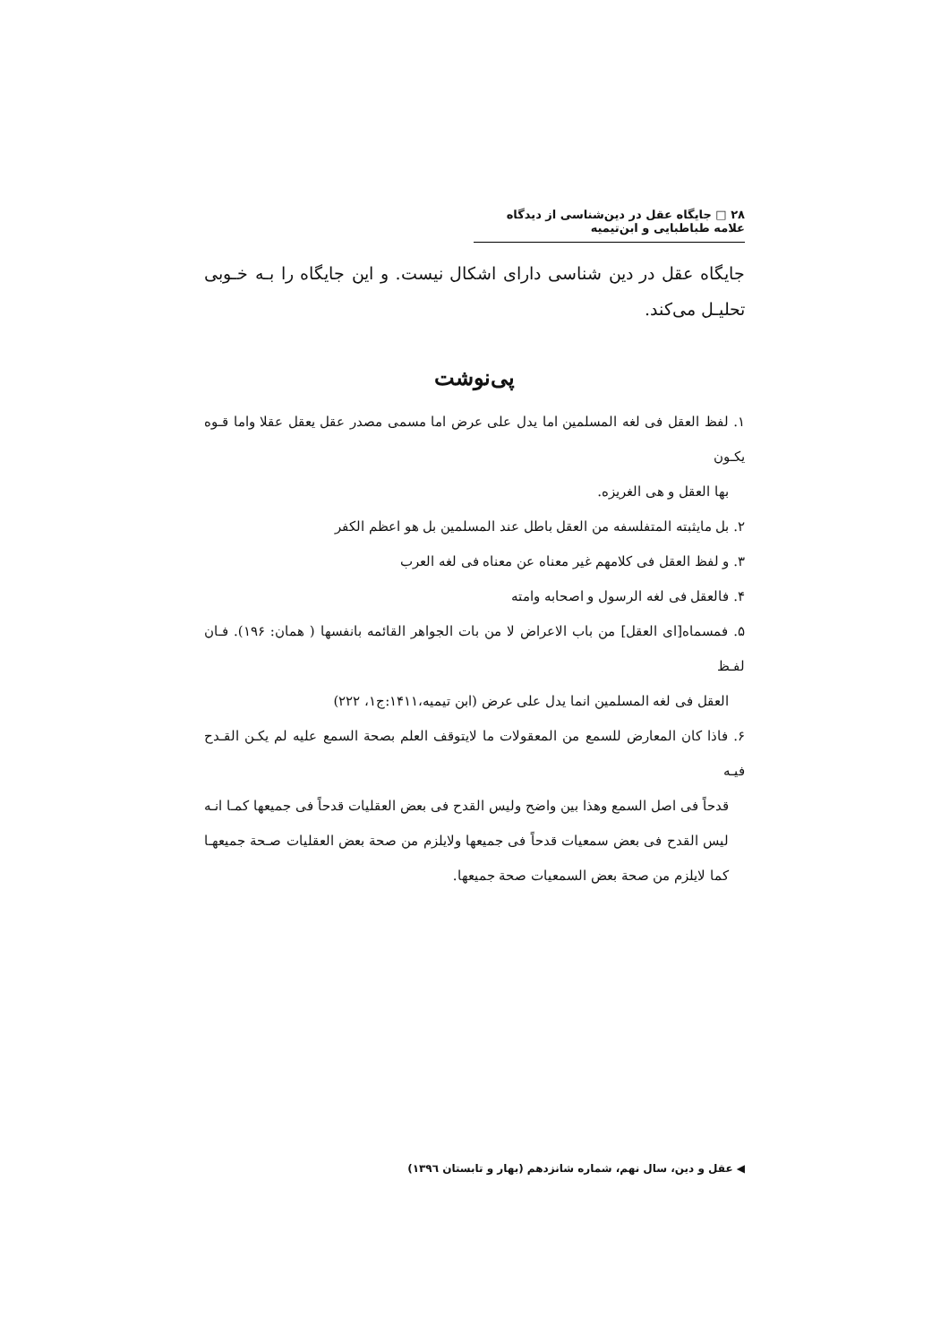۲۸ □ جایگاه عقل در دین‌شناسی از دیدگاه علامه طباطبایی و ابن‌تیمیه
جایگاه عقل در دین شناسی دارای اشکال نیست. و این جایگاه را بـه خـوبی تحلیـل می‌کند.
پی‌نوشت
۱. لفظ العقل فی لغه المسلمین اما یدل علی عرض اما مسمی مصدر عقل یعقل عقلا واما قـوه یکـون
بها العقل و هی الغریزه.
۲. بل مایثبته المتفلسفه من العقل باطل عند المسلمین بل هو اعظم الکفر
۳. و لفظ العقل فی کلامهم غیر معناه عن معناه فی لغه العرب
۴. فالعقل فی لغه الرسول و اصحابه وامته
۵. فمسماه[ای العقل] من باب الاعراض لا من بات الجواهر القائمه بانفسها ( همان: ۱۹۶). فـان لفـظ
العقل فی لغه المسلمین انما یدل علی عرض (ابن تیمیه،۱۴۱۱:ج۱، ۲۲۲)
۶. فاذا کان المعارض للسمع من المعقولات ما لایتوقف العلم بصحة السمع علیه لم یکـن القـدح فیـه
قدحاً فی اصل السمع وهذا بین واضح ولیس القدح فی بعض العقلیات قدحاً فی جمیعها کمـا انـه لیس القدح فی بعض سمعیات قدحاً فی جمیعها ولایلزم من صحة بعض العقلیات صـحة جمیعهـا کما لایلزم من صحة بعض السمعیات صحة جمیعها.
◀ عقل و دین، سال نهم، شماره شانزدهم (بهار و تابستان ۱۳۹٦)